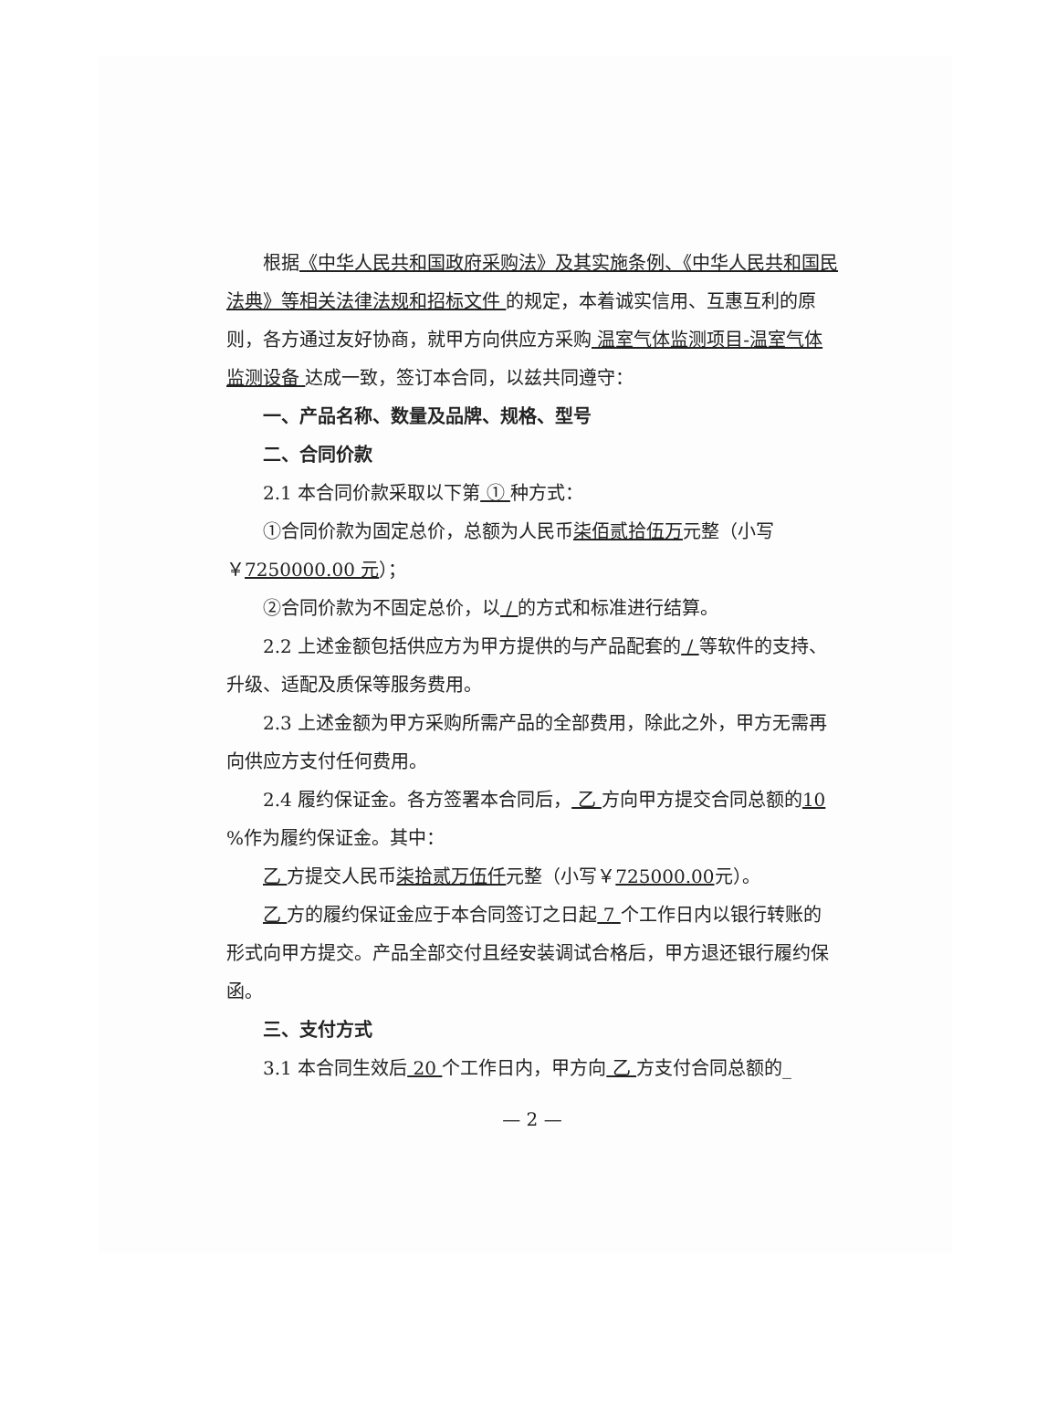根据《中华人民共和国政府采购法》及其实施条例、《中华人民共和国民法典》等相关法律法规和招标文件 的规定，本着诚实信用、互惠互利的原则，各方通过友好协商，就甲方向供应方采购 温室气体监测项目-温室气体监测设备 达成一致，签订本合同，以兹共同遵守：
一、产品名称、数量及品牌、规格、型号
二、合同价款
2.1 本合同价款采取以下第 ① 种方式：
①合同价款为固定总价，总额为人民币柒佰贰拾伍万元整（小写￥7250000.00 元）；
②合同价款为不固定总价，以 / 的方式和标准进行结算。
2.2 上述金额包括供应方为甲方提供的与产品配套的 / 等软件的支持、升级、适配及质保等服务费用。
2.3 上述金额为甲方采购所需产品的全部费用，除此之外，甲方无需再向供应方支付任何费用。
2.4 履约保证金。各方签署本合同后， 乙 方向甲方提交合同总额的10 %作为履约保证金。其中：
乙 方提交人民币柒拾贰万伍仟元整（小写￥725000.00元）。
乙 方的履约保证金应于本合同签订之日起 7 个工作日内以银行转账的形式向甲方提交。产品全部交付且经安装调试合格后，甲方退还银行履约保函。
三、支付方式
3.1 本合同生效后 20 个工作日内，甲方向 乙 方支付合同总额的_
— 2 —